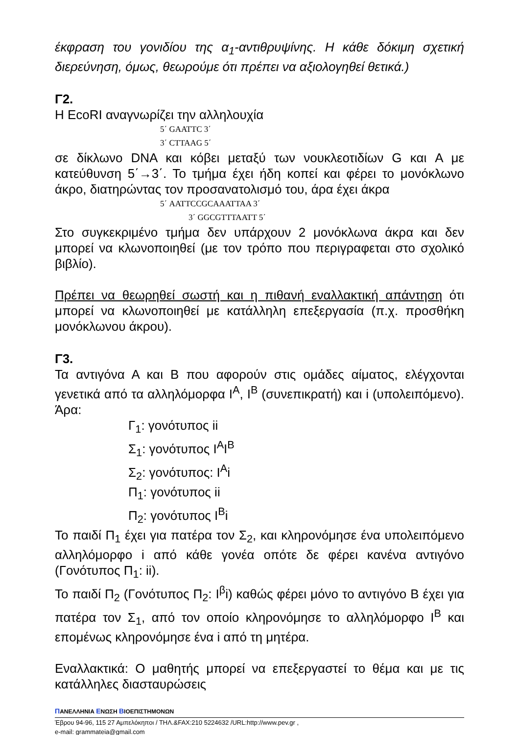έκφραση του γονιδίου της α<sub>1</sub>-αντιθρυψίνης. Η κάθε δόκιμη σχετική διερεύνηση, όμως, θεωρούμε ότι πρέπει να αξιολογηθεί θετικά.)
Γ2.
Η EcoRI αναγνωρίζει την αλληλουχία
5΄ GAATTC 3΄
3΄ CTTAAG 5΄
σε δίκλωνο DNA και κόβει μεταξύ των νουκλεοτιδίων G και A με κατεύθυνση 5΄→3΄. Το τμήμα έχει ήδη κοπεί και φέρει το μονόκλωνο άκρο, διατηρώντας τον προσανατολισμό του, άρα έχει άκρα
5΄ AATTCCGCAAATTAA 3΄
3΄ GGCGTTTAATT 5΄
Στο συγκεκριμένο τμήμα δεν υπάρχουν 2 μονόκλωνα άκρα και δεν μπορεί να κλωνοποιηθεί (με τον τρόπο που περιγραφεται στο σχολικό βιβλίο).
Πρέπει να θεωρηθεί σωστή και η πιθανή εναλλακτική απάντηση ότι μπορεί να κλωνοποιηθεί με κατάλληλη επεξεργασία (π.χ. προσθήκη μονόκλωνου άκρου).
Γ3.
Τα αντιγόνα Α και Β που αφορούν στις ομάδες αίματος, ελέγχονται γενετικά από τα αλληλόμορφα I<sup>A</sup>, I<sup>B</sup> (συνεπικρατή) και i (υπολειπόμενο). Άρα:
Γ<sub>1</sub>: γονότυπος ii
Σ<sub>1</sub>: γονότυπος I<sup>A</sup>I<sup>B</sup>
Σ<sub>2</sub>: γονότυπος: I<sup>A</sup>i
Π<sub>1</sub>: γονότυπος ii
Π<sub>2</sub>: γονότυπος I<sup>B</sup>i
Το παιδί Π<sub>1</sub> έχει για πατέρα τον Σ<sub>2</sub>, και κληρονόμησε ένα υπολειπόμενο αλληλόμορφο i από κάθε γονέα οπότε δε φέρει κανένα αντιγόνο (Γονότυπος Π<sub>1</sub>: ii).
Το παιδί Π<sub>2</sub> (Γονότυπος Π<sub>2</sub>: I<sup>β</sup>i) καθώς φέρει μόνο το αντιγόνο Β έχει για πατέρα τον Σ<sub>1</sub>, από τον οποίο κληρονόμησε το αλληλόμορφο I<sup>B</sup> και επομένως κληρονόμησε ένα i από τη μητέρα.
Εναλλακτικά: Ο μαθητής μπορεί να επεξεργαστεί το θέμα και με τις κατάλληλες διασταυρώσεις
ΠΑΝΕΛΛΗΝΙΑ ΕΝΩΣΗ ΒΙΟΕΠΙΣΤΗΜΟΝΩΝ
Έβρου 94-96, 115 27 Αμπελόκηποι / ΤΗΛ.&FAX:210 5224632 /URL:http://www.pev.gr ,
e-mail: grammateia@gmail.com